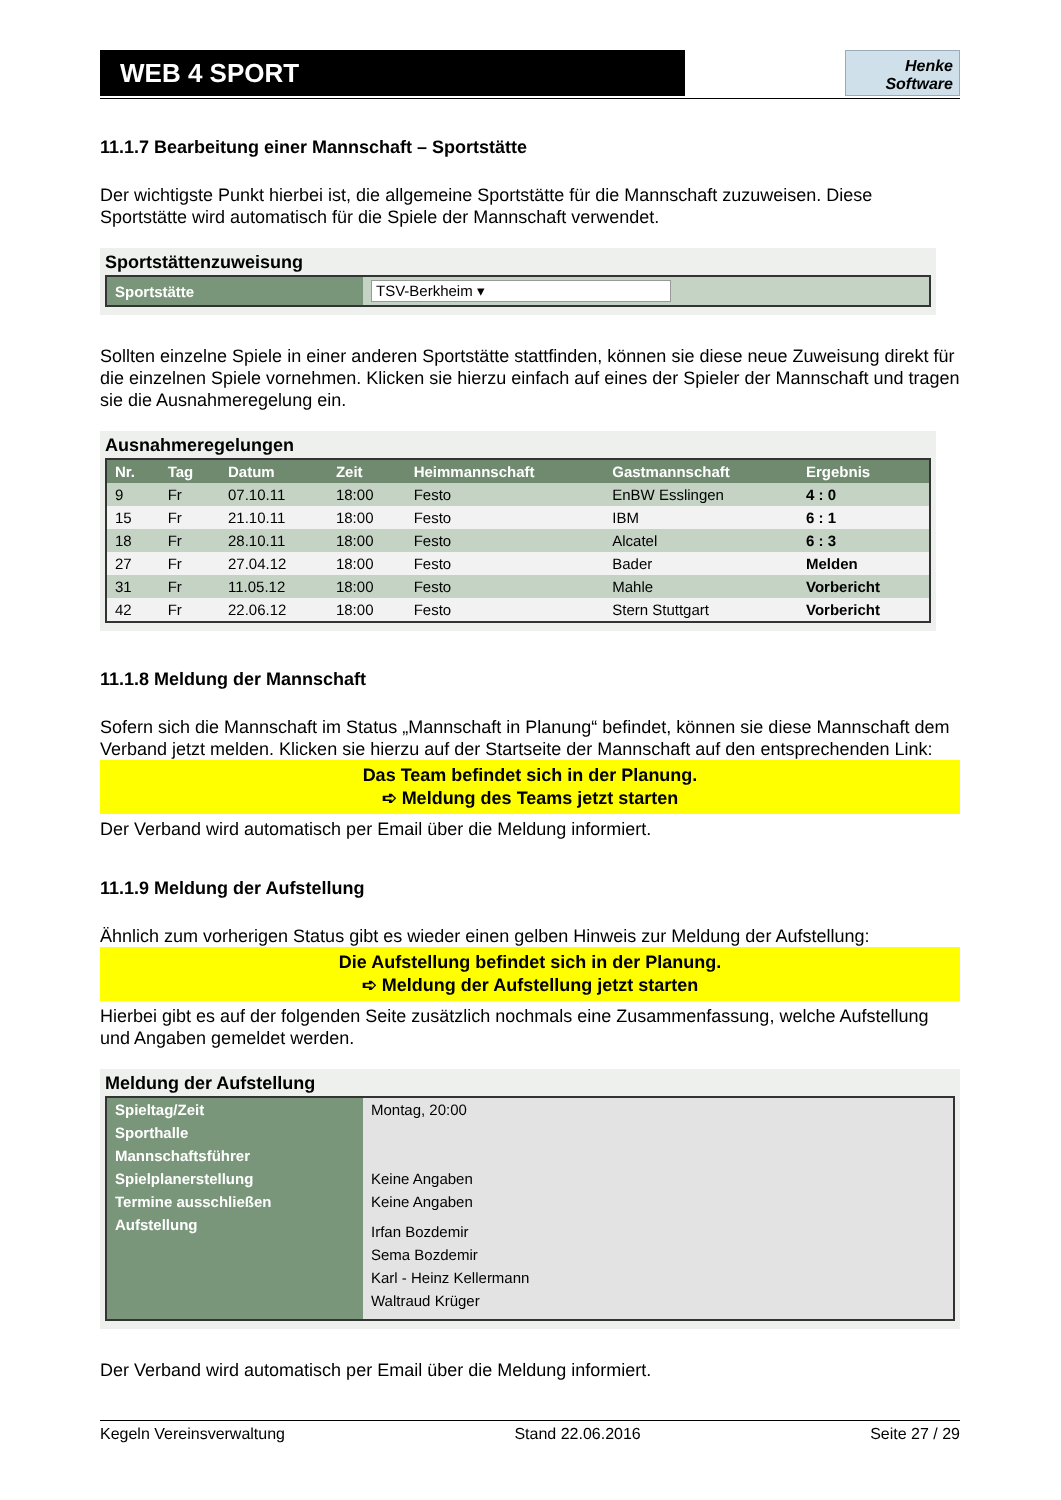WEB 4 SPORT
Henke
Software
11.1.7 Bearbeitung einer Mannschaft – Sportstätte
Der wichtigste Punkt hierbei ist, die allgemeine Sportstätte für die Mannschaft zuzuweisen. Diese Sportstätte wird automatisch für die Spiele der Mannschaft verwendet.
Sportstättenzuweisung
| Sportstätte | TSV-Berkheim ▾ |
Sollten einzelne Spiele in einer anderen Sportstätte stattfinden, können sie diese neue Zuweisung direkt für die einzelnen Spiele vornehmen. Klicken sie hierzu einfach auf eines der Spieler der Mannschaft und tragen sie die Ausnahmeregelung ein.
Ausnahmeregelungen
| Nr. | Tag | Datum | Zeit | Heimmannschaft | Gastmannschaft | Ergebnis |
| --- | --- | --- | --- | --- | --- | --- |
| 9 | Fr | 07.10.11 | 18:00 | Festo | EnBW Esslingen | 4 : 0 |
| 15 | Fr | 21.10.11 | 18:00 | Festo | IBM | 6 : 1 |
| 18 | Fr | 28.10.11 | 18:00 | Festo | Alcatel | 6 : 3 |
| 27 | Fr | 27.04.12 | 18:00 | Festo | Bader | Melden |
| 31 | Fr | 11.05.12 | 18:00 | Festo | Mahle | Vorbericht |
| 42 | Fr | 22.06.12 | 18:00 | Festo | Stern Stuttgart | Vorbericht |
11.1.8 Meldung der Mannschaft
Sofern sich die Mannschaft im Status „Mannschaft in Planung“ befindet, können sie diese Mannschaft dem Verband jetzt melden. Klicken sie hierzu auf der Startseite der Mannschaft auf den entsprechenden Link:
Das Team befindet sich in der Planung.
➪ Meldung des Teams jetzt starten
Der Verband wird automatisch per Email über die Meldung informiert.
11.1.9 Meldung der Aufstellung
Ähnlich zum vorherigen Status gibt es wieder einen gelben Hinweis zur Meldung der Aufstellung:
Die Aufstellung befindet sich in der Planung.
➪ Meldung der Aufstellung jetzt starten
Hierbei gibt es auf der folgenden Seite zusätzlich nochmals eine Zusammenfassung, welche Aufstellung und Angaben gemeldet werden.
Meldung der Aufstellung
| Spieltag/Zeit | Montag, 20:00 |
| Sporthalle | |
| Mannschaftsführer | |
| Spielplanerstellung | Keine Angaben |
| Termine ausschließen | Keine Angaben |
| Aufstellung | Irfan Bozdemir Sema Bozdemir Karl - Heinz Kellermann Waltraud Krüger |
Der Verband wird automatisch per Email über die Meldung informiert.
Kegeln Vereinsverwaltung Stand 22.06.2016 Seite 27 / 29